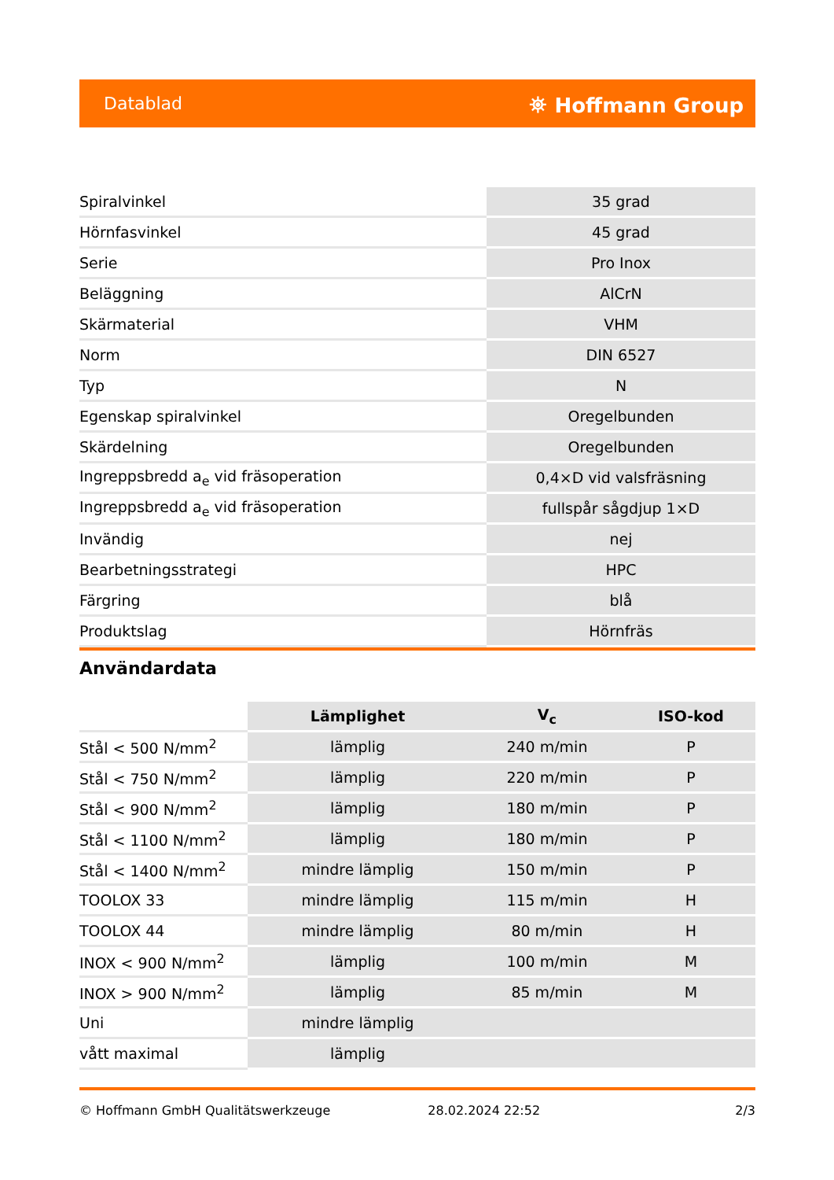Datablad ⛯ Hoffmann Group
| Spiralvinkel | 35 grad |
| Hörnfasvinkel | 45 grad |
| Serie | Pro Inox |
| Beläggning | AlCrN |
| Skärmaterial | VHM |
| Norm | DIN 6527 |
| Typ | N |
| Egenskap spiralvinkel | Oregelbunden |
| Skärdelning | Oregelbunden |
| Ingreppsbredd a<sub>e</sub> vid fräsoperation | 0,4×D vid valsfräsning |
| Ingreppsbredd a<sub>e</sub> vid fräsoperation | fullspår sågdjup 1×D |
| Invändig | nej |
| Bearbetningsstrategi | HPC |
| Färgring | blå |
| Produktslag | Hörnfräs |
Användardata
| | Lämplighet | V<sub>c</sub> | ISO-kod |
| --- | --- | --- | --- |
| Stål < 500 N/mm<sup>2</sup> | lämplig | 240 m/min | P |
| Stål < 750 N/mm<sup>2</sup> | lämplig | 220 m/min | P |
| Stål < 900 N/mm<sup>2</sup> | lämplig | 180 m/min | P |
| Stål < 1100 N/mm<sup>2</sup> | lämplig | 180 m/min | P |
| Stål < 1400 N/mm<sup>2</sup> | mindre lämplig | 150 m/min | P |
| TOOLOX 33 | mindre lämplig | 115 m/min | H |
| TOOLOX 44 | mindre lämplig | 80 m/min | H |
| INOX < 900 N/mm<sup>2</sup> | lämplig | 100 m/min | M |
| INOX > 900 N/mm<sup>2</sup> | lämplig | 85 m/min | M |
| Uni | mindre lämplig | | |
| vått maximal | lämplig | | |
© Hoffmann GmbH Qualitätswerkzeuge 28.02.2024 22:52 2/3